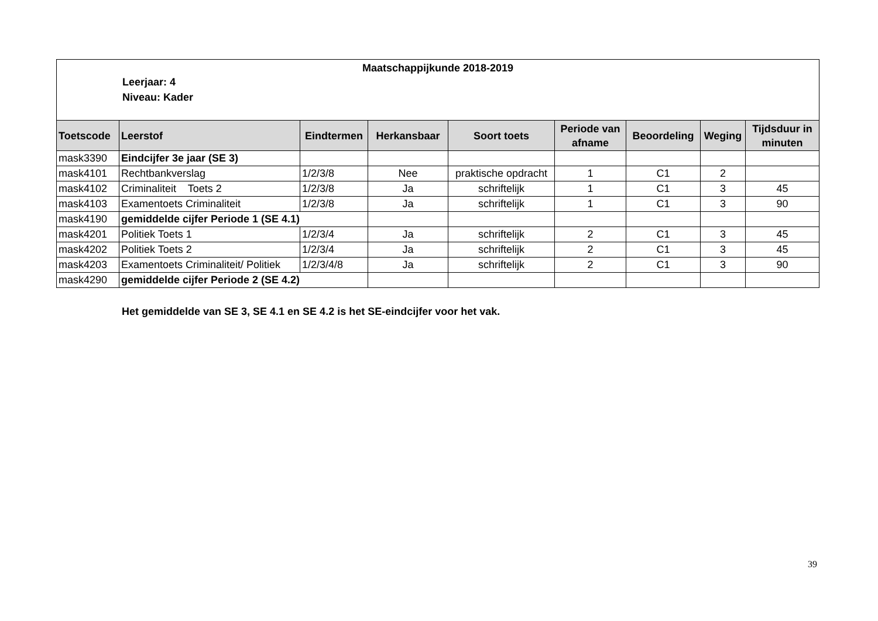Maatschappijkunde 2018-2019
Leerjaar: 4
Niveau: Kader
| Toetscode | Leerstof | Eindtermen | Herkansbaar | Soort toets | Periode van afname | Beoordeling | Weging | Tijdsduur in minuten |
| --- | --- | --- | --- | --- | --- | --- | --- | --- |
| mask3390 | Eindcijfer 3e jaar (SE 3) | | | | | | | |
| mask4101 | Rechtbankverslag | 1/2/3/8 | Nee | praktische opdracht | 1 | C1 | 2 | |
| mask4102 | Criminaliteit Toets 2 | 1/2/3/8 | Ja | schriftelijk | 1 | C1 | 3 | 45 |
| mask4103 | Examentoets Criminaliteit | 1/2/3/8 | Ja | schriftelijk | 1 | C1 | 3 | 90 |
| mask4190 | gemiddelde cijfer Periode 1 (SE 4.1) | | | | | | | |
| mask4201 | Politiek Toets 1 | 1/2/3/4 | Ja | schriftelijk | 2 | C1 | 3 | 45 |
| mask4202 | Politiek Toets 2 | 1/2/3/4 | Ja | schriftelijk | 2 | C1 | 3 | 45 |
| mask4203 | Examentoets Criminaliteit/ Politiek | 1/2/3/4/8 | Ja | schriftelijk | 2 | C1 | 3 | 90 |
| mask4290 | gemiddelde cijfer Periode 2 (SE 4.2) | | | | | | | |
Het gemiddelde van SE 3, SE 4.1 en SE 4.2 is het SE-eindcijfer voor het vak.
39